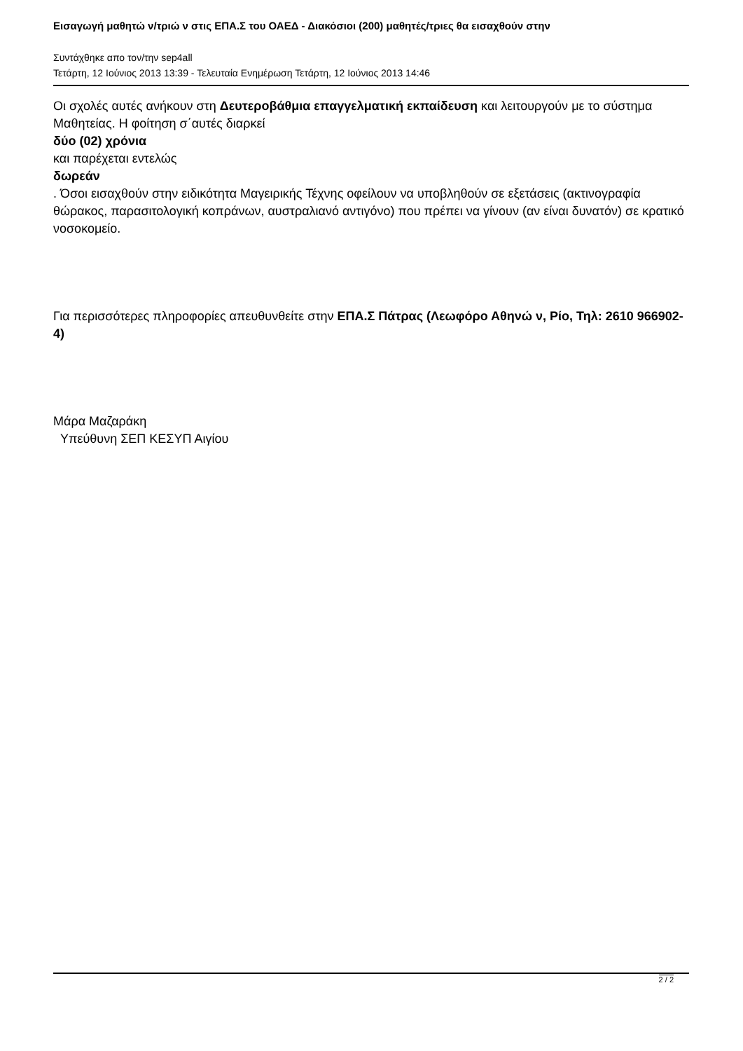Εισαγωγή μαθητώ ν/τριώ ν στις ΕΠΑ.Σ του ΟΑΕΔ - Διακόσιοι (200) μαθητές/τριες θα εισαχθούν στην
Συντάχθηκε απο τον/την sep4all
Τετάρτη, 12 Ιούνιος 2013 13:39 - Τελευταία Ενημέρωση Τετάρτη, 12 Ιούνιος 2013 14:46
Οι σχολές αυτές ανήκουν στη Δευτεροβάθμια επαγγελματική εκπαίδευση και λειτουργούν με το σύστημα Μαθητείας. Η φοίτηση σ΄αυτές διαρκεί
δύο (02) χρόνια
και παρέχεται εντελώς
δωρεάν
. Όσοι εισαχθούν στην ειδικότητα Μαγειρικής Τέχνης οφείλουν να υποβληθούν σε εξετάσεις (ακτινογραφία θώρακος, παρασιτολογική κοπράνων, αυστραλιανό αντιγόνο) που πρέπει να γίνουν (αν είναι δυνατόν) σε κρατικό νοσοκομείο.
Για περισσότερες πληροφορίες απευθυνθείτε στην ΕΠΑ.Σ Πάτρας (Λεωφόρο Αθηνώ ν, Ρίο, Τηλ: 2610 966902-4)
Μάρα Μαζαράκη
Υπεύθυνη ΣΕΠ ΚΕΣΥΠ Αιγίου
2 / 2